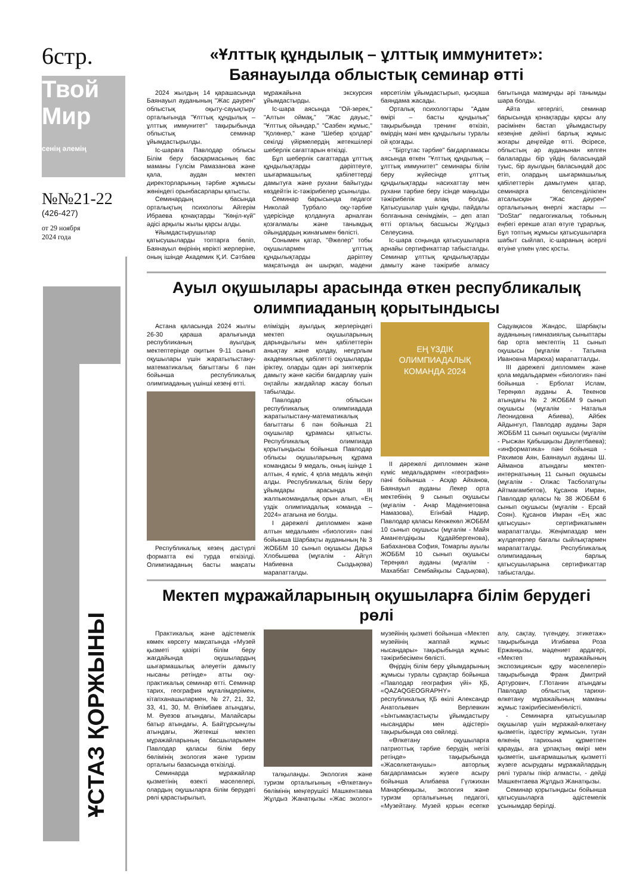6стр.
Твой Мир
сенің әлемің
№№21-22
(426-427)
от 29 ноября
2024 года
ҰСТАЗ ҚОРЖЫНЫ
«Ұлттық құндылық – ұлттық иммунитет»:
Баянауылда облыстық семинар өтті
2024 жылдың 14 қарашасында Баянауыл ауданының "Жас дәурен" облыстық оқыту-сауықтыру орталығында "Ұлттық құндылық – ұлттық иммунитет" тақырыбында облыстық семинар ұйымдастырылды.
Іс-шараға Павлодар облысы Білім беру басқармасының бас маманы Гүлсім Рамазанова және қала, аудан мектеп директорларының тәрбие жұмысы жөніндегі орынбасарлары қатысты.
Семинардың басында орталықтың психологы Айгерім Ибраева қонақтарды "Көңіл-күй" әдісі арқылы жылы қарсы алды.
Ұйымдастырушылар қатысушыларды топтарға бөліп, Баянауыл өңірінің көрікті жерлеріне, оның ішінде Академик Қ.И. Сәтбаев мұражайына экскурсия ұйымдастырды.
Іс-шара аясында "Ой-зерек," "Алтын оймақ," "Жас дауыс," "Ұлттық ойындар," "Сазбен жұмыс," "Қолөнер," және "Шебер қолдар" секілді үйірмелердің жетекшілері шеберлік сағаттарын өткізді.
Бұл шеберлік сағаттарда ұлттық құндылықтарды дәріптеуге, шығармашылық қабілеттерді дамытуға және рухани байытуды көздейтін іс-тәжірибелер ұсынылды.
Семинар барысында педагог Николай Турбало оқу-тәрбие үдерісінде қолдануға арналған қозғалмалы және танымдық ойындардың жинағымен бөлісті.
Сонымен қатар, "Әжелер" тобы оқушылармен ұлттық құндылықтарды дәріптеу мақсатында ән шырқап, мәдени көрсетілім ұйымдастырып, қысқаша баяндама жасады.
Орталық психологтары "Адам өмірі – басты құндылық" тақырыбында тренинг өткізіп, өмірдің мәні мен құндылығы туралы ой қозғады.
- "Біртұтас тәрбие" бағдарламасы аясында өткен "Ұлттық құндылық – ұлттық иммунитет" семинары білім беру жүйесінде ұлттық құндылықтарды насихаттау мен рухани тәрбие беру ісінде маңызды тәжірибелік алаң болды. Қатысушылар үшін құнды, пайдалы болғанына сенімдімін, – деп атап өтті орталық басшысы Жұлдыз Селеусина.
Іс-шара соңында қатысушыларға арнайы сертификаттар табысталды. Семинар ұлттық құндылықтарды дамыту және тәжірибе алмасу бағытында мазмұнды әрі танымды шара болды.
Айта кетерлігі, семинар барысында қонақтарды қарсы алу рәсімінен бастап ұйымдастыру кезеңіне дейінгі барлық жұмыс жоғары деңгейде өтті. Әсіресе, облыстың әр ауданынан келген балаларды бір үйдің баласындай туыс, бір ауылдың баласындай дос етіп, олардың шығармашылық қабілеттерін дамытумен қатар, семинарға белсенділікпен атсалысқан "Жас дәурен" орталығының өнерлі жастары — "DoStar" педагогикалық тобының еңбегі ерекше атап өтуге тұрарлық. Бұл топтың жұмысы қатысушыларға шабыт сыйлап, іс-шараның әсерлі өтуіне үлкен үлес қосты.
Ауыл оқушылары арасында өткен республикалық олимпиаданың қорытындысы
Астана қаласында 2024 жылғы 26-30 қараша аралығында республиканың ауылдық мектептерінде оқитын 9-11 сынып оқушылары үшін жаратылыстану-математикалық бағыттағы 6 пән бойынша республикалық олимпиаданың үшінші кезеңі өтті.
Республикалық кезең дәстүрлі форматта екі турда өткізілді. Олимпиаданың басты мақсаты еліміздің ауылдық жерлеріндегі мектеп оқушыларының дарындылығы мен қабілеттерін анықтау және қолдау, неғұрлым академиялық қабілетті оқушыларды іріктеу, оларды одан әрі зияткерлік дамыту және кәсіби бағдарлау үшін оңтайлы жағдайлар жасау болып табылады.
Павлодар облысын республикалық олимпиадада жаратылыстану-математикалық бағыттағы 6 пән бойынша 21 оқушылар құрамасы қатысты. Республикалық олимпиада қорытындысы бойынша Павлодар облысы оқушыларының құрама командасы 9 медаль, оның ішінде 1 алтын, 4 күміс, 4 қола медаль жеңіп алды. Республикалық білім беру ұйымдары арасында III жалпыкомандалық орын алып, «Ең үздік олимпиадалық команда – 2024» атағына ие болды.
I дәрежелі дипломмен және алтын медальмен «биология» пәні бойынша Шарбақты ауданының № 3 ЖОББМ 10 сынып оқушысы Дарья Хлобышева (мұғалім - Айгүл Набиевна Сыздықова) марапатталды.
ЕҢ ҮЗДІК ОЛИМПИАДАЛЫҚ КОМАНДА 2024
II дәрежелі дипломмен және күміс медальдармен «география» пәні бойынша - Асқар Айханов, Баянауыл ауданы Лекер орта мектебінің 9 сынып оқушысы (мұғалім - Анар Мадениетовна Намазова), Егінбай Надир, Павлодар қаласы Кенжекөл ЖОББМ 10 сынып оқушысы (мұғалім - Майя Амангелдіқызы Құдайбергенова), Бабаханова София, Томарлы ауылы ЖОББМ 10 сынып оқушысы Тереңкөл ауданы (мұғалім - Махаббат Сембайқызы Садықова), Сәдуақасов Жандос, Шарбақты ауданының гимназиялық сыныптары бар орта мектептің 11 сынып оқушысы (мұғалім - Татьяна Ивановна Марюха) марапатталды.
III дәрежелі дипломмен және қола медальдармен «биология» пәні бойынша - Ерболат Ислам, Тереңкөл ауданы А. Текенов атындағы № 2 ЖОББМ 9 сынып оқушысы (мұғалім - Наталья Леонидовна Абиева), Айбек Айдынгул, Павлодар ауданы Заря ЖОББМ 11 сынып оқушысы (мұғалім - Рысжан Қабышқызы Дәулетбаева); «информатика» пәні бойынша - Рахимов Аян, Баянауыл ауданы Ш. Айманов атындағы мектеп-интернатының 11 сынып оқушысы (мұғалім - Олжас Тасболатұлы Айтмағамбетов), Құсанов Имран, Павлодар қаласы № 38 ЖОББМ 6 сынып оқушысы (мұғалім - Ерсай Соян). Құсанов Имран «Ең жас қатысушы» сертификатымен марапатталды. Жеңімпаздар мен жүлдегерлер бағалы сыйлықтармен марапатталды. Республикалық олимпиаданың барлық қатысушыларына сертификаттар табысталды.
Мектеп мұражайларының оқушыларға білім берудегі рөлі
Практикалық және әдістемелік көмек көрсету мақсатында «Музей қызметі қазіргі білім беру жағдайында оқушылардың шығармашылық әлеуетін дамыту нысаны ретінде» атты оқу-практикалық семинар өтті. Семинар тарих, география мұғалімдерімен, кітапханашылармен, № 27, 21, 32, 33, 41, 30, М. Әлімбаев атындағы, М. Әуезов атындағы, Малайсары батыр атындағы, А. Байтұрсынұлы атындағы, Жетекші мектеп мұражайларының басшыларымен Павлодар қаласы білім беру бөлімінің экология және туризм орталығы базасында өткізілді.
Семинарда мұражайлар қызметінің өзекті мәселелері, олардың оқушыларға білім берудегі рөлі қарастырылып,
талқыланды. Экология және туризм орталығының «Өлкетану» бөлімінің меңгерушісі Машкентаева Жұлдыз Жанатқызы «Жас эколог» музейінің қызметі бойынша «Мектеп музейінің жаппай жұмыс нысандары» тақырыбында жұмыс тәжірибесімен бөлісті.
Өңірдің білім беру ұйымдарының жұмысы туралы сұрақтар бойынша «Павлодар география үйі» ҚБ, «QAZAQGEOGRAPHY» республикалық ҚБ өкілі Александр Анатольевич Верлевкин «Ынтымақтастықты ұйымдастыру нысандары мен әдістері» тақырыбында сөз сөйледі.
«Өлкетану оқушыларға патриоттық тәрбие берудің негізі ретінде» тақырыбында «Жасөлкетанушы» авторлық бағдарламасын жүзеге асыру бойынша Алибаева Гүлжихан Манарбекқызы, экология және туризм орталығының педагогі, «Музейтану. Музей қорын есепке алу, сақтау, түгендеу, этикетаж» тақырыбында Игибаева Роза Ержанқызы, мәдениет ардагері, «Мектеп мұражайының экспозициясын құру мәселелері» тақырыбында Франк Дмитрий Артурович, Г.Потанин атындағы Павлодар облыстық тарихи-өлкетану мұражайының маманы жұмыс тәжірибесіменбөлісті.
- Семинарға қатысушылар оқушылар үшін мұражай-өлкетану қызметін, іздестіру жұмысын, туған өлкенің тарихына құрметпен қарауды, аға ұрпақтың өмірі мен қызметін, шығармашылық қызметті жүзеге асырудағы мұражайлардың рөлі туралы пікір алмасты, - дейді Машкентаева Жұлдыз Жанатқызы.
Семинар қорытындысы бойынша қатысушыларға әдістемелік ұсынымдар берілді.